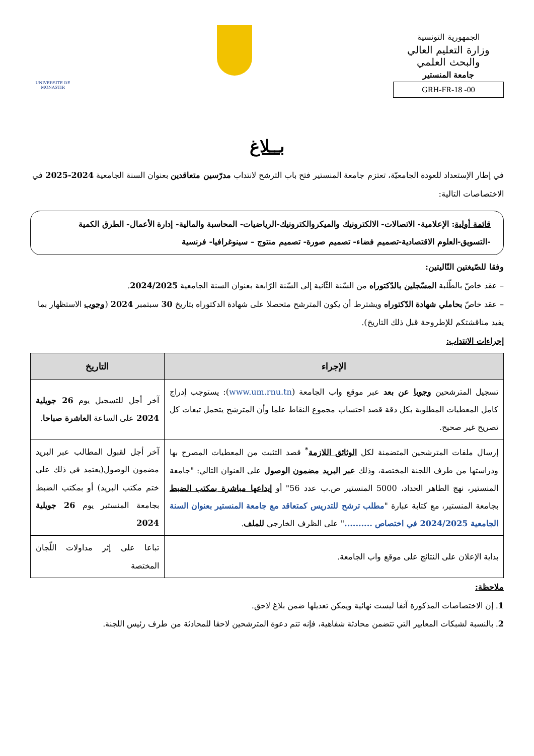الجمهورية التونسية
وزارة التعليم العالي والبحث العلمي
جامعة المنستير
GRH-FR-18 -00
UNIVERSITE DE MONASTIR
بــلاغ
في إطار الإستعداد للعودة الجامعيّة، تعتزم جامعة المنستير فتح باب الترشح لانتداب مدرّسين متعاقدين بعنوان السنة الجامعية 2024-2025 في الاختصاصات التالية:
قائمة أولية: الإعلامية- الاتصالات- الالكترونيك والميكروالكترونيك-الرياضيات- المحاسبة والمالية- إدارة الأعمال- الطرق الكمية -التسويق-العلوم الاقتصادية-تصميم فضاء- تصميم صورة- تصميم منتوج – سينوغرافيا- فرنسية
وفقا للصّيغتين التّاليتين:
– عقد خاصّ بالطّلبة المسّجلين بالدّكتوراه من السّنة الثّانية إلى السّنة الرّابعة بعنوان السنة الجامعية 2024/2025.
– عقد خاصّ بحاملي شهادة الدّكتوراه ويشترط أن يكون المترشح متحصلا على شهادة الدكتوراه بتاريخ 30 سبتمبر 2024 (وجوب الاستظهار بما يفيد مناقشتكم للإطروحة قبل ذلك التاريخ).
إجراءات الانتداب:
| الإجراء | التاريخ |
| --- | --- |
| تسجيل المترشحين وجوبا عن بعد عبر موقع واب الجامعة ( www.um.rnu.tn ): يستوجب إدراج كامل المعطيات المطلوبة بكل دقة قصد احتساب مجموع النقاط علما وأن المترشح يتحمل تبعات كل تصريح غير صحيح. | آخر أجل للتسجيل يوم 26 جويلية 2024 على الساعة العاشرة صباحا . |
| إرسال ملفات المترشحين المتضمنة لكل الوثائق اللازمة<sup>*</sup> قصد التثبت من المعطيات المصرح بها ودراستها من طرف اللجنة المختصة، وذلك عبر البريد مضمون الوصول على العنوان التالي: "جامعة المنستير، نهج الطاهر الحداد، 5000 المنستير ص.ب عدد 56" أو إيداعها مباشرة بمكتب الضبط بجامعة المنستير، مع كتابة عبارة " مطلب ترشح للتدريس كمتعاقد مع جامعة المنستير بعنوان السنة الجامعية 2024/2025 في اختصاص .......... " على الظرف الخارجي للملف . | آخر أجل لقبول المطالب عبر البريد مضمون الوصول(يعتمد في ذلك على ختم مكتب البريد) أو بمكتب الضبط بجامعة المنستير يوم 26 جويلية 2024 |
| بداية الإعلان على النتائج على موقع واب الجامعة. | تباعا على إثر مداولات اللّجان المختصة |
ملاحظة:
1. إن الاختصاصات المذكورة آنفا ليست نهائية ويمكن تعديلها ضمن بلاغ لاحق.
2. بالنسبة لشبكات المعايير التي تتضمن محادثة شفاهية، فإنه تتم دعوة المترشحين لاحقا للمحادثة من طرف رئيس اللجنة.